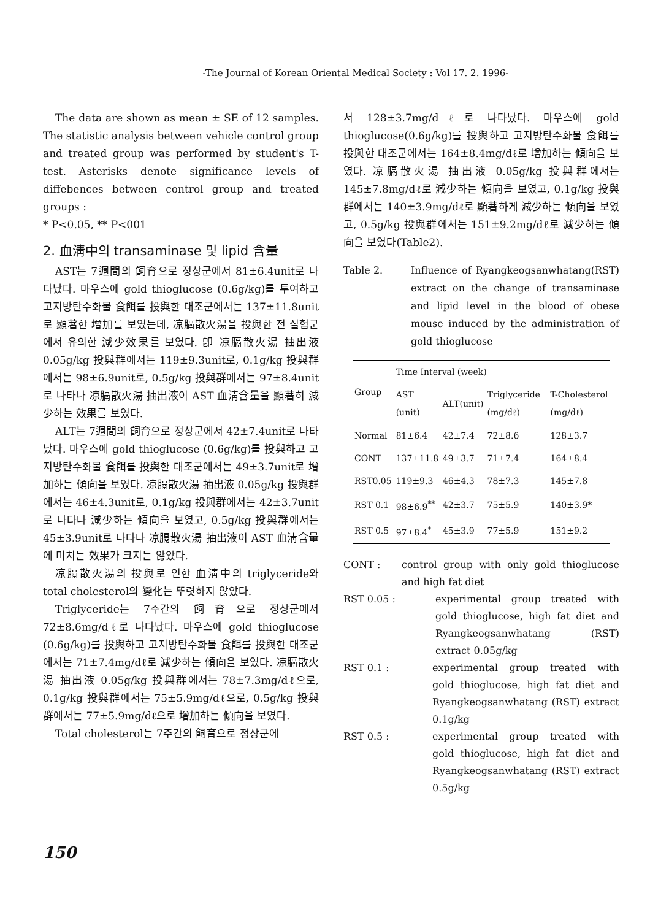-The Journal of Korean Oriental Medical Society : Vol 17. 2. 1996-
The data are shown as mean ± SE of 12 samples. The statistic analysis between vehicle control group and treated group was performed by student's T-test. Asterisks denote significance levels of diffebences between control group and treated groups :
* P<0.05, ** P<001
2. 血淸中의 transaminase 및 lipid 含量
AST는 7週間의 飼育으로 정상군에서 81±6.4unit로 나타났다. 마우스에 gold thioglucose (0.6g/kg)를 투여하고 고지방탄수화물 食餌를 投與한 대조군에서는 137±11.8unit로 顯著한 增加를 보였는데, 凉膈散火湯을 投與한 전 실험군에서 유의한 減少效果를 보였다. 卽 凉膈散火湯 抽出液 0.05g/kg 投與群에서는 119±9.3unit로, 0.1g/kg 投與群에서는 98±6.9unit로, 0.5g/kg 投與群에서는 97±8.4unit로 나타나 凉膈散火湯 抽出液이 AST 血淸含量을 顯著히 減少하는 效果를 보였다.
ALT는 7週間의 飼育으로 정상군에서 42±7.4unit로 나타났다. 마우스에 gold thioglucose (0.6g/kg)를 投與하고 고지방탄수화물 食餌를 投與한 대조군에서는 49±3.7unit로 增加하는 傾向을 보였다. 凉膈散火湯 抽出液 0.05g/kg 投與群에서는 46±4.3unit로, 0.1g/kg 投與群에서는 42±3.7unit로 나타나 減少하는 傾向을 보였고, 0.5g/kg 投與群에서는 45±3.9unit로 나타나 凉膈散火湯 抽出液이 AST 血淸含量에 미치는 效果가 크지는 않았다.
凉膈散火湯의 投與로 인한 血淸中의 triglyceride와 total cholesterol의 變化는 뚜렷하지 않았다.
Triglyceride는 7주간의 飼育으로 정상군에서 72±8.6mg/dℓ로 나타났다. 마우스에 gold thioglucose (0.6g/kg)를 投與하고 고지방탄수화물 食餌를 投與한 대조군에서는 71±7.4mg/dℓ로 減少하는 傾向을 보였다. 凉膈散火湯 抽出液 0.05g/kg 投與群에서는 78±7.3mg/dℓ으로, 0.1g/kg 投與群에서는 75±5.9mg/dℓ으로, 0.5g/kg 投與群에서는 77±5.9mg/dℓ으로 增加하는 傾向을 보였다.
Total cholesterol는 7주간의 飼育으로 정상군에
서 128±3.7mg/dℓ로 나타났다. 마우스에 gold thioglucose(0.6g/kg)를 投與하고 고지방탄수화물 食餌를 投與한 대조군에서는 164±8.4mg/dℓ로 增加하는 傾向을 보였다. 凉膈散火湯 抽出液 0.05g/kg 投與群에서는 145±7.8mg/dℓ로 減少하는 傾向을 보였고, 0.1g/kg 投與群에서는 140±3.9mg/dℓ로 顯著하게 減少하는 傾向을 보였고, 0.5g/kg 投與群에서는 151±9.2mg/dℓ로 減少하는 傾向을 보였다(Table2).
Table 2. Influence of Ryangkeogsanwhatang(RST) extract on the change of transaminase and lipid level in the blood of obese mouse induced by the administration of gold thioglucose
| Group | Time Interval (week) | | | |
| --- | --- | --- | --- | --- |
| | AST (unit) | ALT(unit) | Triglyceride (mg/dℓ) | T-Cholesterol (mg/dℓ) |
| Normal | 81±6.4 | 42±7.4 | 72±8.6 | 128±3.7 |
| CONT | 137±11.8 | 49±3.7 | 71±7.4 | 164±8.4 |
| RST0.05 | 119±9.3 | 46±4.3 | 78±7.3 | 145±7.8 |
| RST 0.1 | 98±6.9<sup>**</sup> | 42±3.7 | 75±5.9 | 140±3.9* |
| RST 0.5 | 97±8.4<sup>*</sup> | 45±3.9 | 77±5.9 | 151±9.2 |
CONT : control group with only gold thioglucose and high fat diet
RST 0.05 : experimental group treated with gold thioglucose, high fat diet and Ryangkeogsanwhatang (RST) extract 0.05g/kg
RST 0.1 : experimental group treated with gold thioglucose, high fat diet and Ryangkeogsanwhatang (RST) extract 0.1g/kg
RST 0.5 : experimental group treated with gold thioglucose, high fat diet and Ryangkeogsanwhatang (RST) extract 0.5g/kg
150